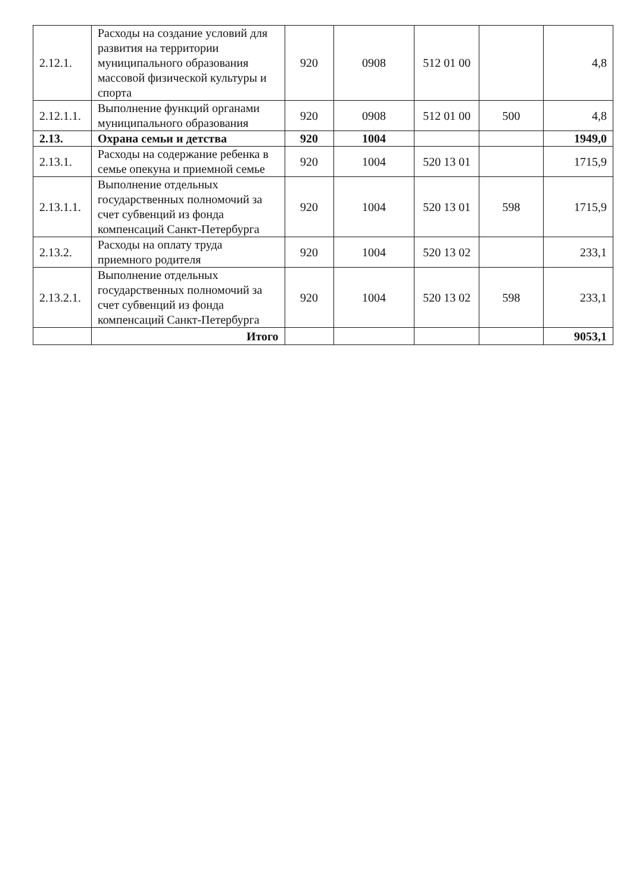| 2.12.1. | Расходы на создание условий для развития на территории муниципального образования массовой физической культуры и спорта | 920 | 0908 | 512 01 00 | | 4,8 |
| 2.12.1.1. | Выполнение функций органами муниципального образования | 920 | 0908 | 512 01 00 | 500 | 4,8 |
| 2.13. | Охрана семьи и детства | 920 | 1004 | | | 1949,0 |
| 2.13.1. | Расходы на содержание ребенка в семье опекуна и приемной семье | 920 | 1004 | 520 13 01 | | 1715,9 |
| 2.13.1.1. | Выполнение отдельных государственных полномочий за счет субвенций из фонда компенсаций Санкт-Петербурга | 920 | 1004 | 520 13 01 | 598 | 1715,9 |
| 2.13.2. | Расходы на оплату труда приемного родителя | 920 | 1004 | 520 13 02 | | 233,1 |
| 2.13.2.1. | Выполнение отдельных государственных полномочий за счет субвенций из фонда компенсаций Санкт-Петербурга | 920 | 1004 | 520 13 02 | 598 | 233,1 |
| | Итого | | | | | 9053,1 |